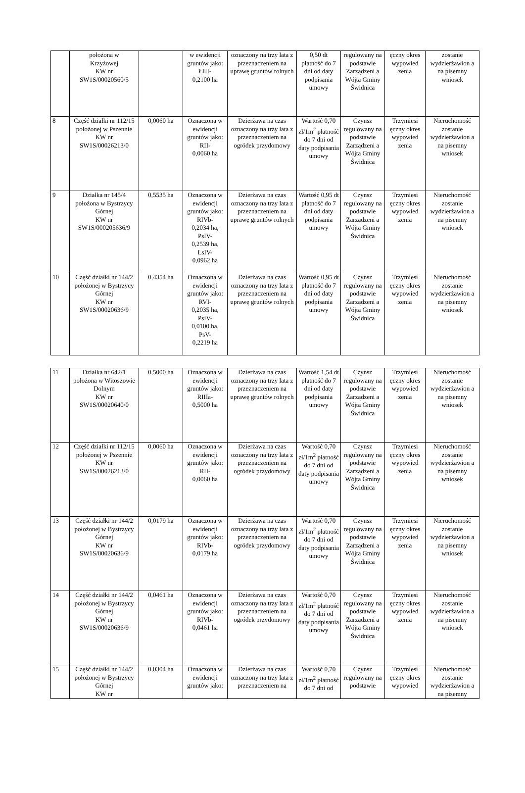| | położona w Krzyżowej KW nr SW1S/00020560/5 | | w ewidencji gruntów jako: ŁIII- 0,2100 ha | oznaczony na trzy lata z przeznaczeniem na uprawę gruntów rolnych | 0,50 dt płatność do 7 dni od daty podpisania umowy | regulowany na podstawie Zarządzeni a Wójta Gminy Świdnica | ęczny okres wypowied zenia | zostanie wydzierżawion a na pisemny wniosek |
| 8 | Część działki nr 112/15 położonej w Pszennie KW nr SW1S/00026213/0 | 0,0060 ha | Oznaczona w ewidencji gruntów jako: RII- 0,0060 ha | Dzierżawa na czas oznaczony na trzy lata z przeznaczeniem na ogródek przydomowy | Wartość 0,70 zł/1m<sup>2</sup> płatność do 7 dni od daty podpisania umowy | Czynsz regulowany na podstawie Zarządzeni a Wójta Gminy Świdnica | Trzymiesi ęczny okres wypowied zenia | Nieruchomość zostanie wydzierżawion a na pisemny wniosek |
| 9 | Działka nr 145/4 położona w Bystrzycy Górnej KW nr SW1S/000205636/9 | 0,5535 ha | Oznaczona w ewidencji gruntów jako: RIVb- 0,2034 ha, PsIV- 0,2539 ha, LsIV- 0,0962 ha | Dzierżawa na czas oznaczony na trzy lata z przeznaczeniem na uprawę gruntów rolnych | Wartość 0,95 dt płatność do 7 dni od daty podpisania umowy | Czynsz regulowany na podstawie Zarządzeni a Wójta Gminy Świdnica | Trzymiesi ęczny okres wypowied zenia | Nieruchomość zostanie wydzierżawion a na pisemny wniosek |
| 10 | Część działki nr 144/2 położonej w Bystrzycy Górnej KW nr SW1S/00020636/9 | 0,4354 ha | Oznaczona w ewidencji gruntów jako: RVI- 0,2035 ha, PsIV- 0,0100 ha, PsV- 0,2219 ha | Dzierżawa na czas oznaczony na trzy lata z przeznaczeniem na uprawę gruntów rolnych | Wartość 0,95 dt płatność do 7 dni od daty podpisania umowy | Czynsz regulowany na podstawie Zarządzeni a Wójta Gminy Świdnica | Trzymiesi ęczny okres wypowied zenia | Nieruchomość zostanie wydzierżawion a na pisemny wniosek |
| 11 | Działka nr 642/1 położona w Witoszowie Dolnym KW nr SW1S/00020640/0 | 0,5000 ha | Oznaczona w ewidencji gruntów jako: RIIIa- 0,5000 ha | Dzierżawa na czas oznaczony na trzy lata z przeznaczeniem na uprawę gruntów rolnych | Wartość 1,54 dt płatność do 7 dni od daty podpisania umowy | Czynsz regulowany na podstawie Zarządzeni a Wójta Gminy Świdnica | Trzymiesi ęczny okres wypowied zenia | Nieruchomość zostanie wydzierżawion a na pisemny wniosek |
| 12 | Część działki nr 112/15 położonej w Pszennie KW nr SW1S/00026213/0 | 0,0060 ha | Oznaczona w ewidencji gruntów jako: RII- 0,0060 ha | Dzierżawa na czas oznaczony na trzy lata z przeznaczeniem na ogródek przydomowy | Wartość 0,70 zł/1m<sup>2</sup> płatność do 7 dni od daty podpisania umowy | Czynsz regulowany na podstawie Zarządzeni a Wójta Gminy Świdnica | Trzymiesi ęczny okres wypowied zenia | Nieruchomość zostanie wydzierżawion a na pisemny wniosek |
| 13 | Część działki nr 144/2 położonej w Bystrzycy Górnej KW nr SW1S/00020636/9 | 0,0179 ha | Oznaczona w ewidencji gruntów jako: RIVb- 0,0179 ha | Dzierżawa na czas oznaczony na trzy lata z przeznaczeniem na ogródek przydomowy | Wartość 0,70 zł/1m<sup>2</sup> płatność do 7 dni od daty podpisania umowy | Czynsz regulowany na podstawie Zarządzeni a Wójta Gminy Świdnica | Trzymiesi ęczny okres wypowied zenia | Nieruchomość zostanie wydzierżawion a na pisemny wniosek |
| 14 | Część działki nr 144/2 położonej w Bystrzycy Górnej KW nr SW1S/00020636/9 | 0,0461 ha | Oznaczona w ewidencji gruntów jako: RIVb- 0,0461 ha | Dzierżawa na czas oznaczony na trzy lata z przeznaczeniem na ogródek przydomowy | Wartość 0,70 zł/1m<sup>2</sup> płatność do 7 dni od daty podpisania umowy | Czynsz regulowany na podstawie Zarządzeni a Wójta Gminy Świdnica | Trzymiesi ęczny okres wypowied zenia | Nieruchomość zostanie wydzierżawion a na pisemny wniosek |
| 15 | Część działki nr 144/2 położonej w Bystrzycy Górnej KW nr | 0,0304 ha | Oznaczona w ewidencji gruntów jako: | Dzierżawa na czas oznaczony na trzy lata z przeznaczeniem na | Wartość 0,70 zł/1m<sup>2</sup> płatność do 7 dni od | Czynsz regulowany na podstawie | Trzymiesi ęczny okres wypowied | Nieruchomość zostanie wydzierżawion a na pisemny |